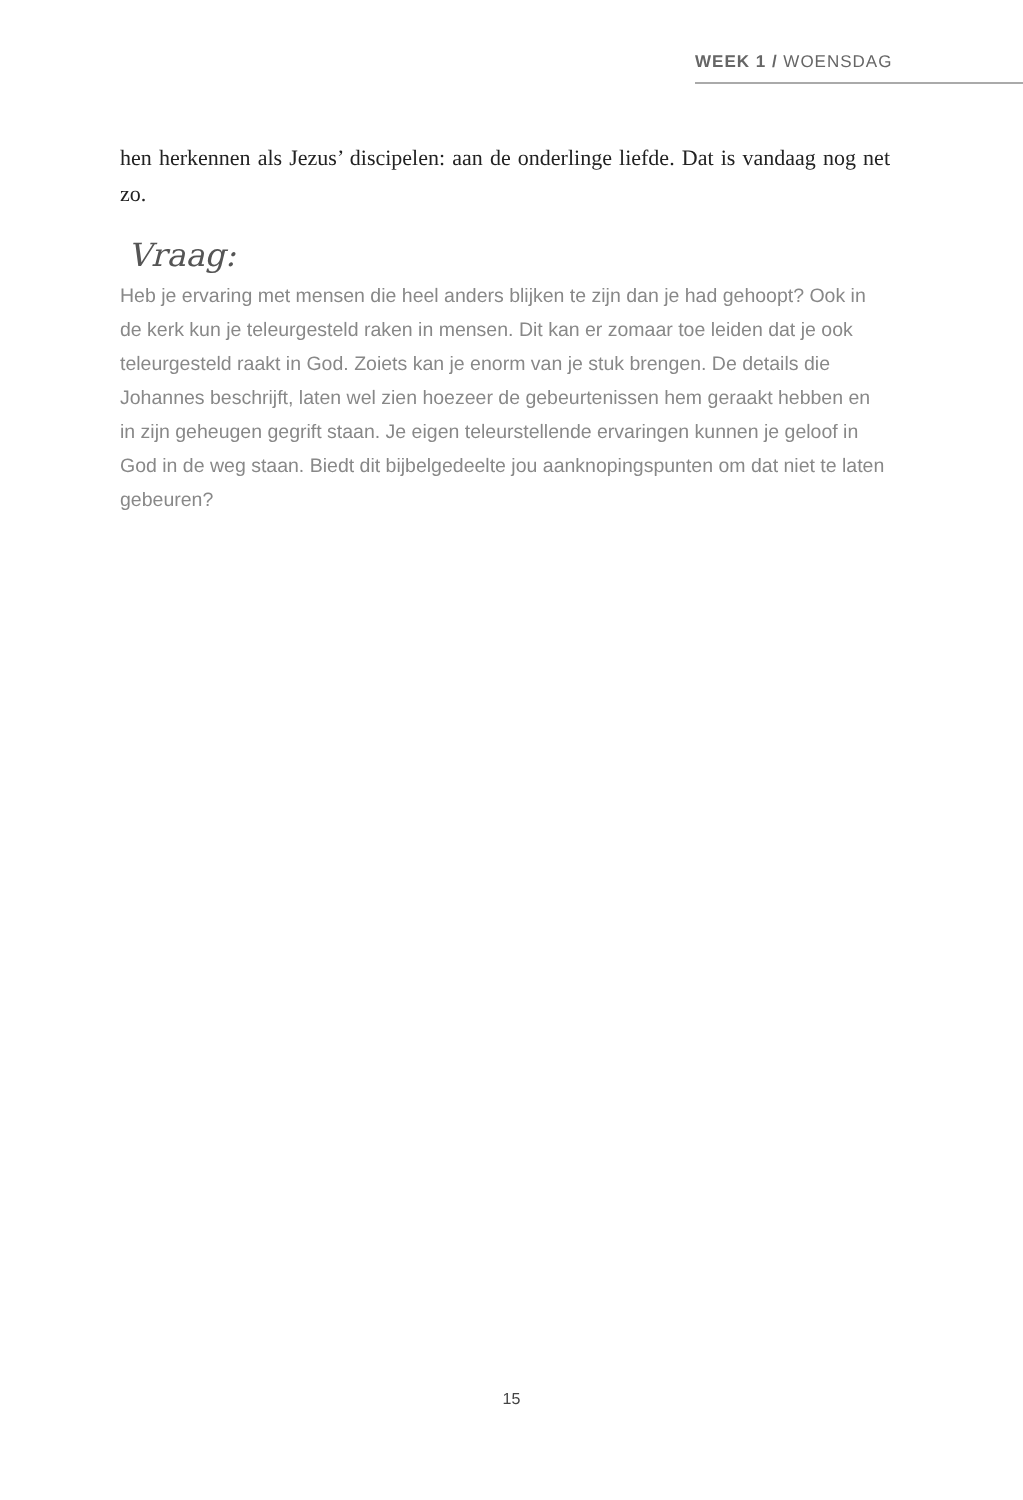WEEK 1 / WOENSDAG
hen herkennen als Jezus’ discipelen: aan de onderlinge liefde. Dat is vandaag nog net zo.
Vraag:
Heb je ervaring met mensen die heel anders blijken te zijn dan je had gehoopt? Ook in de kerk kun je teleurgesteld raken in mensen. Dit kan er zomaar toe leiden dat je ook teleurgesteld raakt in God. Zoiets kan je enorm van je stuk brengen. De details die Johannes beschrijft, laten wel zien hoezeer de gebeurtenissen hem geraakt hebben en in zijn geheugen gegrift staan. Je eigen teleurstellende ervaringen kunnen je geloof in God in de weg staan. Biedt dit bijbelgedeelte jou aanknopingspunten om dat niet te laten gebeuren?
15